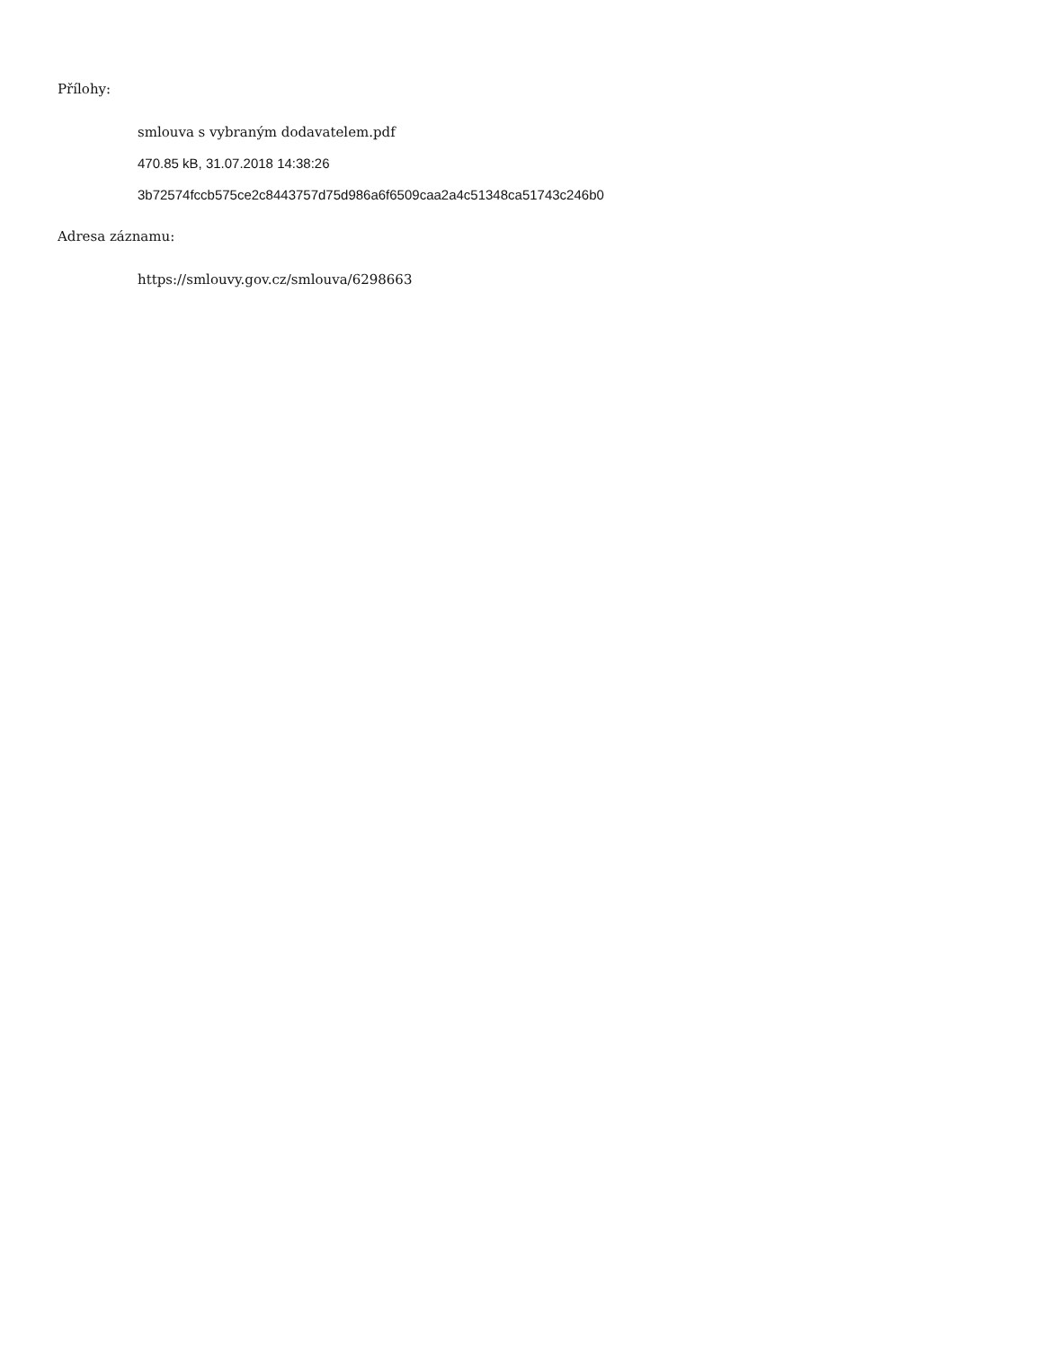Přílohy:
smlouva s vybraným dodavatelem.pdf
470.85 kB, 31.07.2018 14:38:26
3b72574fccb575ce2c8443757d75d986a6f6509caa2a4c51348ca51743c246b0
Adresa záznamu:
https://smlouvy.gov.cz/smlouva/6298663